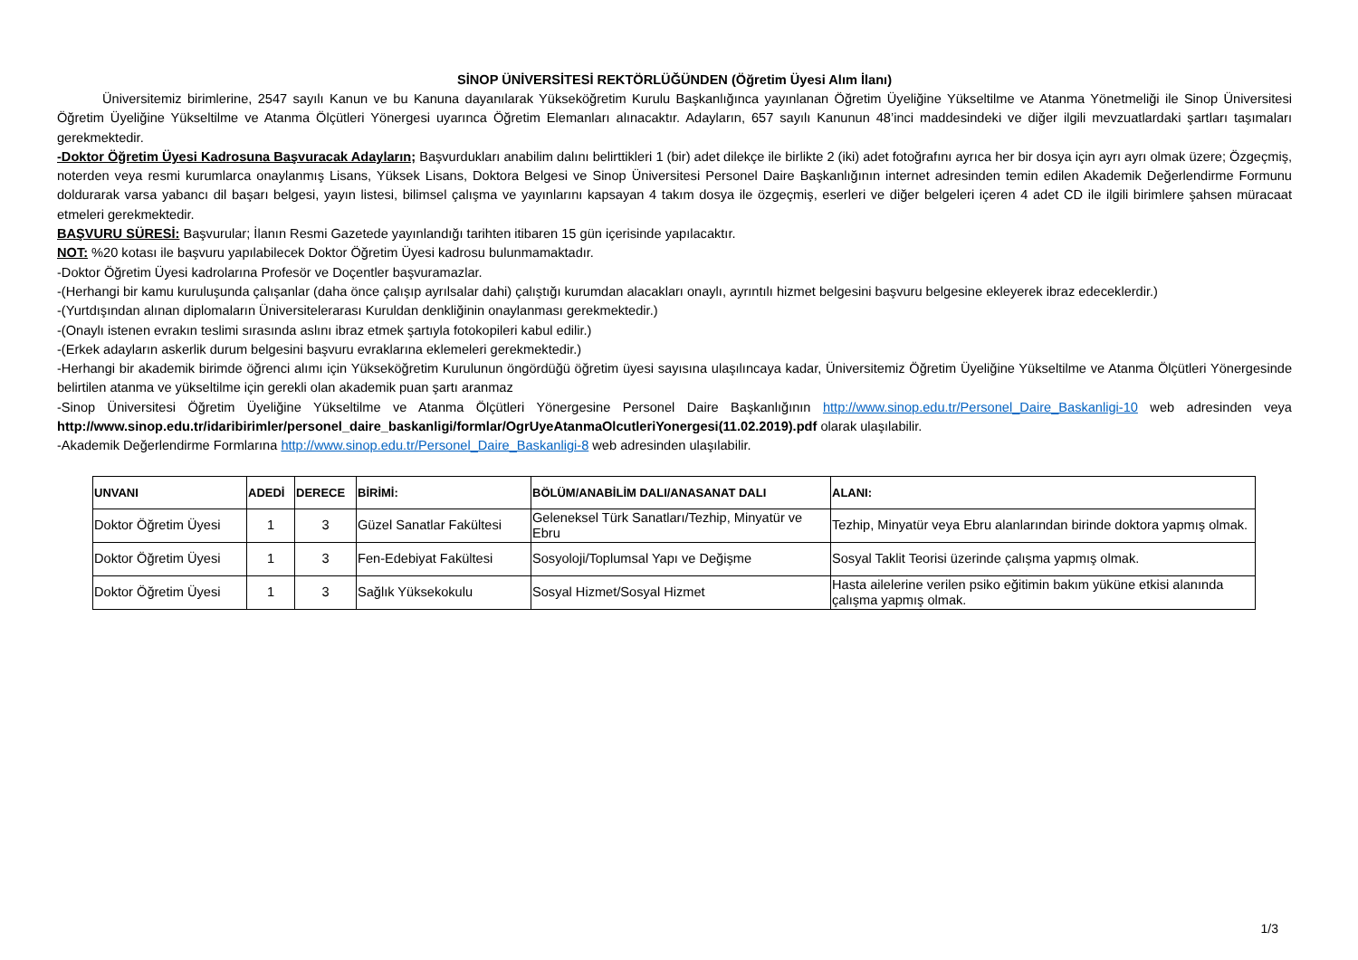SİNOP ÜNİVERSİTESİ REKTÖRLÜĞÜNDEN (Öğretim Üyesi Alım İlanı)
Üniversitemiz birimlerine, 2547 sayılı Kanun ve bu Kanuna dayanılarak Yükseköğretim Kurulu Başkanlığınca yayınlanan Öğretim Üyeliğine Yükseltilme ve Atanma Yönetmeliği ile Sinop Üniversitesi Öğretim Üyeliğine Yükseltilme ve Atanma Ölçütleri Yönergesi uyarınca Öğretim Elemanları alınacaktır. Adayların, 657 sayılı Kanunun 48’inci maddesindeki ve diğer ilgili mevzuatlardaki şartları taşımaları gerekmektedir.
-Doktor Öğretim Üyesi Kadrosuna Başvuracak Adayların; Başvurdukları anabilim dalını belirttikleri 1 (bir) adet dilekçe ile birlikte 2 (iki) adet fotoğrafını ayrıca her bir dosya için ayrı ayrı olmak üzere; Özgeçmiş, noterden veya resmi kurumlarca onaylanmış Lisans, Yüksek Lisans, Doktora Belgesi ve Sinop Üniversitesi Personel Daire Başkanlığının internet adresinden temin edilen Akademik Değerlendirme Formunu doldurarak varsa yabancı dil başarı belgesi, yayın listesi, bilimsel çalışma ve yayınlarını kapsayan 4 takım dosya ile özgeçmiş, eserleri ve diğer belgeleri içeren 4 adet CD ile ilgili birimlere şahsen müracaat etmeleri gerekmektedir.
BAŞVURU SÜRESİ: Başvurular; İlanın Resmi Gazetede yayınlandığı tarihten itibaren 15 gün içerisinde yapılacaktır.
NOT: %20 kotası ile başvuru yapılabilecek Doktor Öğretim Üyesi kadrosu bulunmamaktadır.
-Doktor Öğretim Üyesi kadrolarına Profesör ve Doçentler başvuramazlar.
-(Herhangi bir kamu kuruluşunda çalışanlar (daha önce çalışıp ayrılsalar dahi) çalıştığı kurumdan alacakları onaylı, ayrıntılı hizmet belgesini başvuru belgesine ekleyerek ibraz edeceklerdir.)
-(Yurtdışından alınan diplomaların Üniversitelerarası Kuruldan denkliğinin onaylanması gerekmektedir.)
-(Onaylı istenen evrakın teslimi sırasında aslını ibraz etmek şartıyla fotokopileri kabul edilir.)
-(Erkek adayların askerlik durum belgesini başvuru evraklarına eklemeleri gerekmektedir.)
-Herhangi bir akademik birimde öğrenci alımı için Yükseköğretim Kurulunun öngördüğü öğretim üyesi sayısına ulaşılıncaya kadar, Üniversitemiz Öğretim Üyeliğine Yükseltilme ve Atanma Ölçütleri Yönergesinde belirtilen atanma ve yükseltilme için gerekli olan akademik puan şartı aranmaz
-Sinop Üniversitesi Öğretim Üyeliğine Yükseltilme ve Atanma Ölçütleri Yönergesine Personel Daire Başkanlığının http://www.sinop.edu.tr/Personel_Daire_Baskanligi-10 web adresinden veya http://www.sinop.edu.tr/idaribirimler/personel_daire_baskanligi/formlar/OgrUyeAtanmaOlcutleriYonergesi(11.02.2019).pdf olarak ulaşılabilir.
-Akademik Değerlendirme Formlarına http://www.sinop.edu.tr/Personel_Daire_Baskanligi-8 web adresinden ulaşılabilir.
| UNVANI | ADEDİ | DERECE | BİRİMİ: | BÖLÜM/ANABİLİM DALI/ANASANAT DALI | ALANI: |
| --- | --- | --- | --- | --- | --- |
| Doktor Öğretim Üyesi | 1 | 3 | Güzel Sanatlar Fakültesi | Geleneksel Türk Sanatları/Tezhip, Minyatür ve Ebru | Tezhip, Minyatür veya Ebru alanlarından birinde doktora yapmış olmak. |
| Doktor Öğretim Üyesi | 1 | 3 | Fen-Edebiyat Fakültesi | Sosyoloji/Toplumsal Yapı ve Değişme | Sosyal Taklit Teorisi üzerinde çalışma yapmış olmak. |
| Doktor Öğretim Üyesi | 1 | 3 | Sağlık Yüksekokulu | Sosyal Hizmet/Sosyal Hizmet | Hasta ailelerine verilen psiko eğitimin bakım yüküne etkisi alanında çalışma yapmış olmak. |
1/3